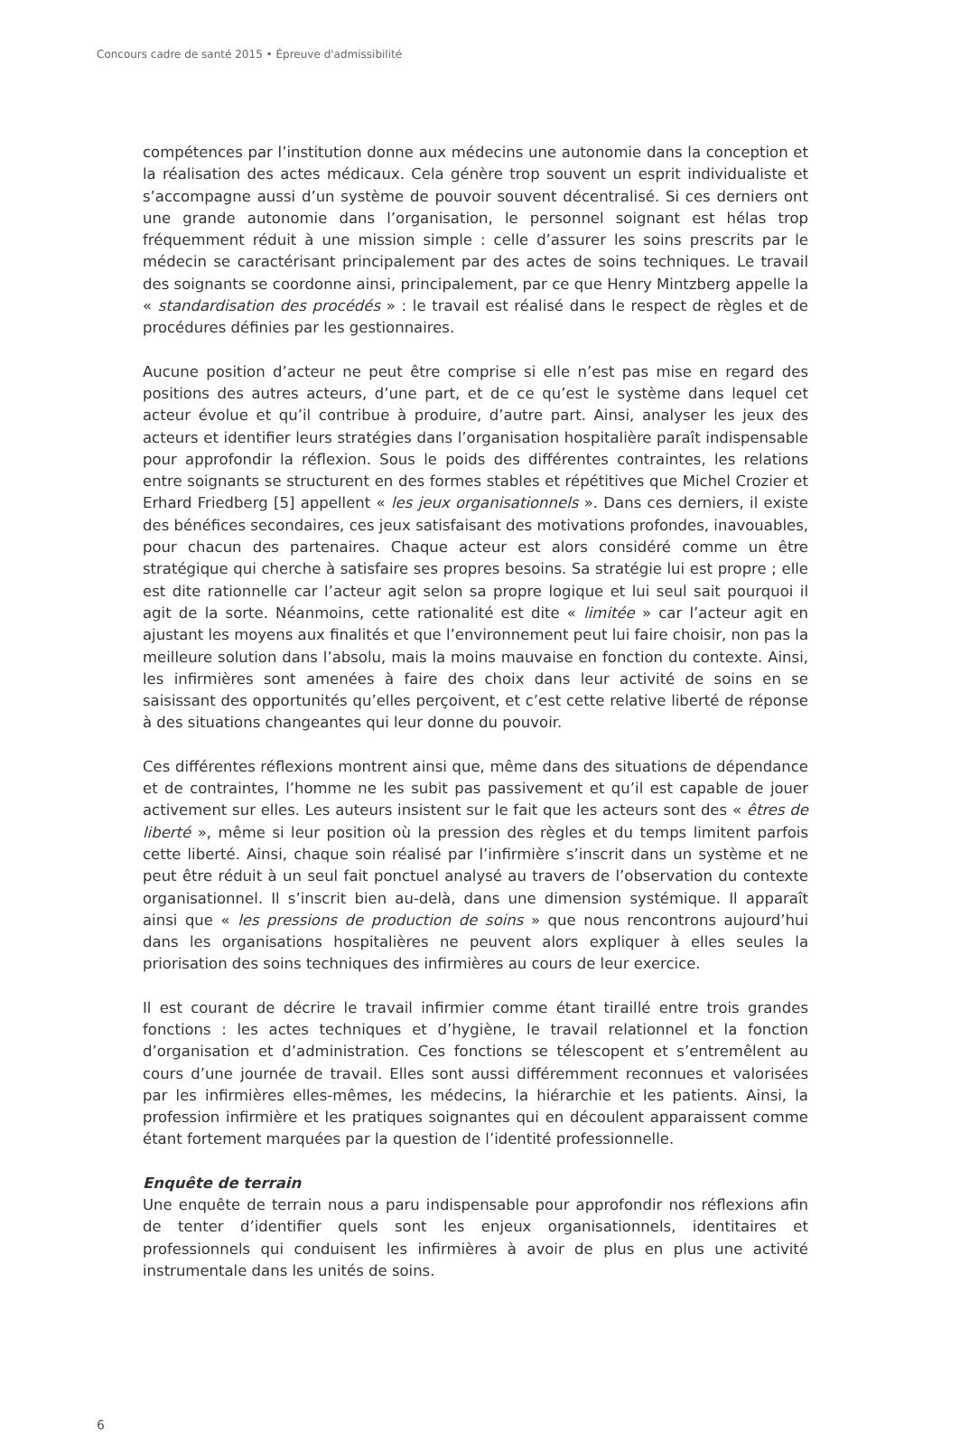Concours cadre de santé 2015 • Épreuve d'admissibilité
compétences par l’institution donne aux médecins une autonomie dans la conception et la réalisation des actes médicaux. Cela génère trop souvent un esprit individualiste et s’accompagne aussi d’un système de pouvoir souvent décentralisé. Si ces derniers ont une grande autonomie dans l’organisation, le personnel soignant est hélas trop fréquemment réduit à une mission simple : celle d’assurer les soins prescrits par le médecin se caractérisant principalement par des actes de soins techniques. Le travail des soignants se coordonne ainsi, principalement, par ce que Henry Mintzberg appelle la « standardisation des procédés » : le travail est réalisé dans le respect de règles et de procédures définies par les gestionnaires.
Aucune position d’acteur ne peut être comprise si elle n’est pas mise en regard des positions des autres acteurs, d’une part, et de ce qu’est le système dans lequel cet acteur évolue et qu’il contribue à produire, d’autre part. Ainsi, analyser les jeux des acteurs et identifier leurs stratégies dans l’organisation hospitalière paraît indispensable pour approfondir la réflexion. Sous le poids des différentes contraintes, les relations entre soignants se structurent en des formes stables et répétitives que Michel Crozier et Erhard Friedberg [5] appellent « les jeux organisationnels ». Dans ces derniers, il existe des bénéfices secondaires, ces jeux satisfaisant des motivations profondes, inavouables, pour chacun des partenaires. Chaque acteur est alors considéré comme un être stratégique qui cherche à satisfaire ses propres besoins. Sa stratégie lui est propre ; elle est dite rationnelle car l’acteur agit selon sa propre logique et lui seul sait pourquoi il agit de la sorte. Néanmoins, cette rationalité est dite « limitée » car l’acteur agit en ajustant les moyens aux finalités et que l’environnement peut lui faire choisir, non pas la meilleure solution dans l’absolu, mais la moins mauvaise en fonction du contexte. Ainsi, les infirmières sont amenées à faire des choix dans leur activité de soins en se saisissant des opportunités qu’elles perçoivent, et c’est cette relative liberté de réponse à des situations changeantes qui leur donne du pouvoir.
Ces différentes réflexions montrent ainsi que, même dans des situations de dépendance et de contraintes, l’homme ne les subit pas passivement et qu’il est capable de jouer activement sur elles. Les auteurs insistent sur le fait que les acteurs sont des « êtres de liberté », même si leur position où la pression des règles et du temps limitent parfois cette liberté. Ainsi, chaque soin réalisé par l’infirmière s’inscrit dans un système et ne peut être réduit à un seul fait ponctuel analysé au travers de l’observation du contexte organisationnel. Il s’inscrit bien au-delà, dans une dimension systémique. Il apparaît ainsi que « les pressions de production de soins » que nous rencontrons aujourd’hui dans les organisations hospitalières ne peuvent alors expliquer à elles seules la priorisation des soins techniques des infirmières au cours de leur exercice.
Il est courant de décrire le travail infirmier comme étant tiraillé entre trois grandes fonctions : les actes techniques et d’hygiène, le travail relationnel et la fonction d’organisation et d’administration. Ces fonctions se télescopent et s’entremêlent au cours d’une journée de travail. Elles sont aussi différemment reconnues et valorisées par les infirmières elles-mêmes, les médecins, la hiérarchie et les patients. Ainsi, la profession infirmière et les pratiques soignantes qui en découlent apparaissent comme étant fortement marquées par la question de l’identité professionnelle.
Enquête de terrain
Une enquête de terrain nous a paru indispensable pour approfondir nos réflexions afin de tenter d’identifier quels sont les enjeux organisationnels, identitaires et professionnels qui conduisent les infirmières à avoir de plus en plus une activité instrumentale dans les unités de soins.
6